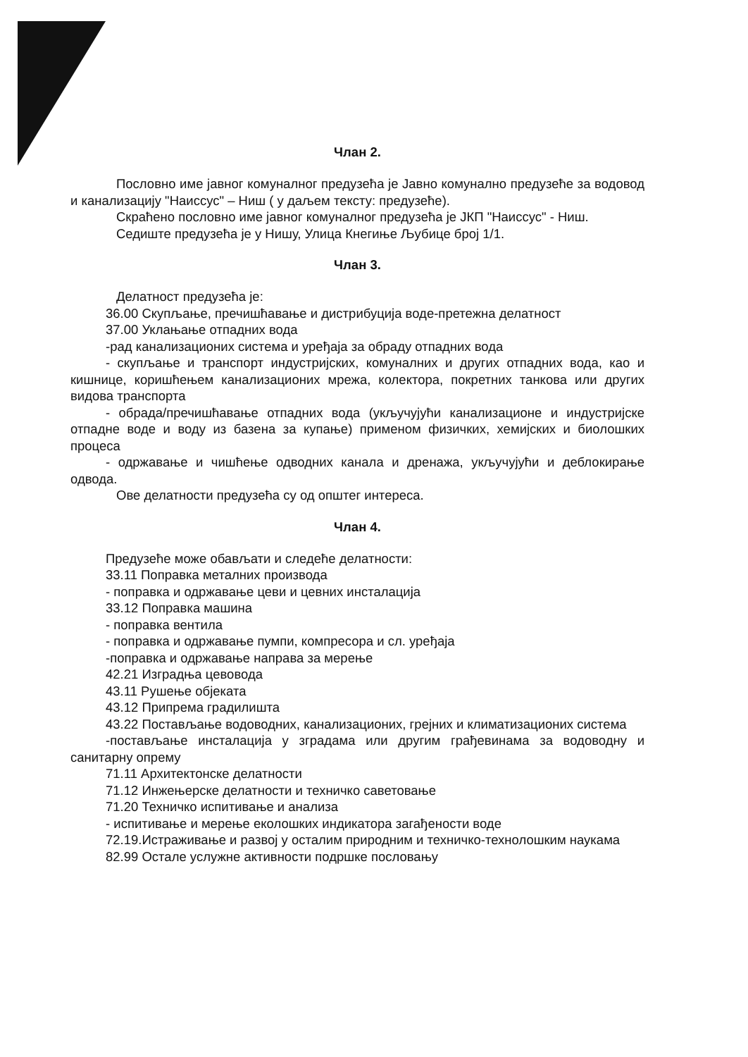Члан 2.
Пословно име јавног комуналног предузећа је Јавно комунално предузеће за водовод и канализацију "Наиссус" – Ниш ( у даљем тексту: предузеће).
Скраћено пословно име јавног комуналног предузећа је ЈКП "Наиссус" - Ниш.
Седиште предузећа је у Нишу, Улица Кнегиње Љубице број 1/1.
Члан 3.
Делатност предузећа је:
36.00 Скупљање, пречишћавање и дистрибуција воде-претежна делатност
37.00 Уклањање отпадних вода
-рад канализационих система и уређаја за обраду отпадних вода
- скупљање и транспорт индустријских, комуналних и других отпадних вода, као и кишнице, коришћењем канализационих мрежа, колектора, покретних танкова или других видова транспорта
- обрада/пречишћавање отпадних вода (укључујући канализационе и индустријске отпадне воде и воду из базена за купање) применом физичких, хемијских и биолошких процеса
- одржавање и чишћење одводних канала и дренажа, укључујући и деблокирање одвода.
Ове делатности предузећа су од општег интереса.
Члан 4.
Предузеће може обављати и следеће делатности:
33.11 Поправка металних производа
- поправка и одржавање цеви и цевних инсталација
33.12 Поправка машина
- поправка вентила
- поправка и одржавање пумпи, компресора и сл. уређаја
-поправка и одржавање направа за мерење
42.21 Изградња цевовода
43.11 Рушење објеката
43.12 Припрема градилишта
43.22 Постављање водоводних, канализационих, грејних и климатизационих система
-постављање инсталација у зградама или другим грађевинама за водоводну и санитарну опрему
71.11 Архитектонске делатности
71.12 Инжењерске делатности и техничко саветовање
71.20 Техничко испитивање и анализа
- испитивање и мерење еколошких индикатора загађености воде
72.19.Истраживање и развој у осталим природним и техничко-технолошким наукама
82.99 Остале услужне активности подршке пословању